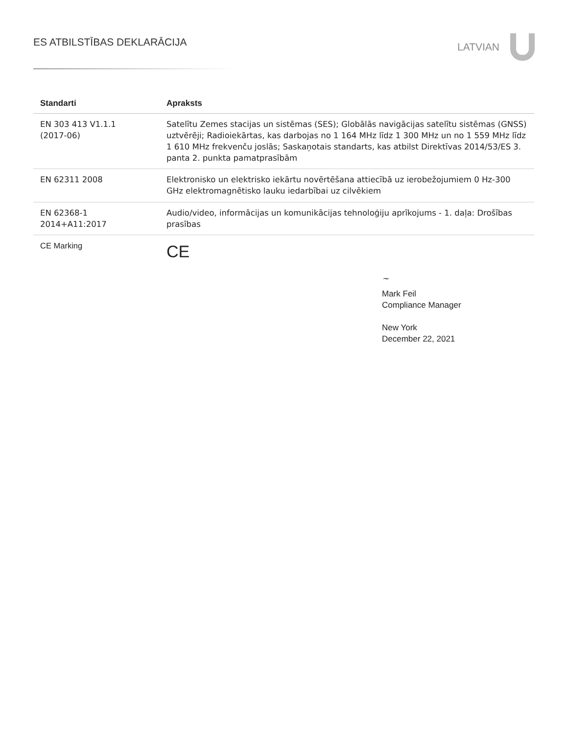ES ATBILSTĪBAS DEKLARĀCIJA
LATVIAN
| Standarti | Apraksts |
| --- | --- |
| EN 303 413 V1.1.1 (2017-06) | Satelītu Zemes stacijas un sistēmas (SES); Globālās navigācijas satelītu sistēmas (GNSS) uztvērēji; Radioiekārtas, kas darbojas no 1 164 MHz līdz 1 300 MHz un no 1 559 MHz līdz 1 610 MHz frekvenču joslās; Saskaņotais standarts, kas atbilst Direktīvas 2014/53/ES 3. panta 2. punkta pamatprasībām |
| EN 62311 2008 | Elektronisko un elektrisko iekārtu novērtēšana attiecībā uz ierobežojumiem 0 Hz-300 GHz elektromagnētisko lauku iedarbībai uz cilvēkiem |
| EN 62368-1 2014+A11:2017 | Audio/video, informācijas un komunikācijas tehnoloģiju aprīkojums - 1. daļa: Drošības prasības |
| CE Marking | CE |
~
Mark Feil
Compliance Manager
New York
December 22, 2021